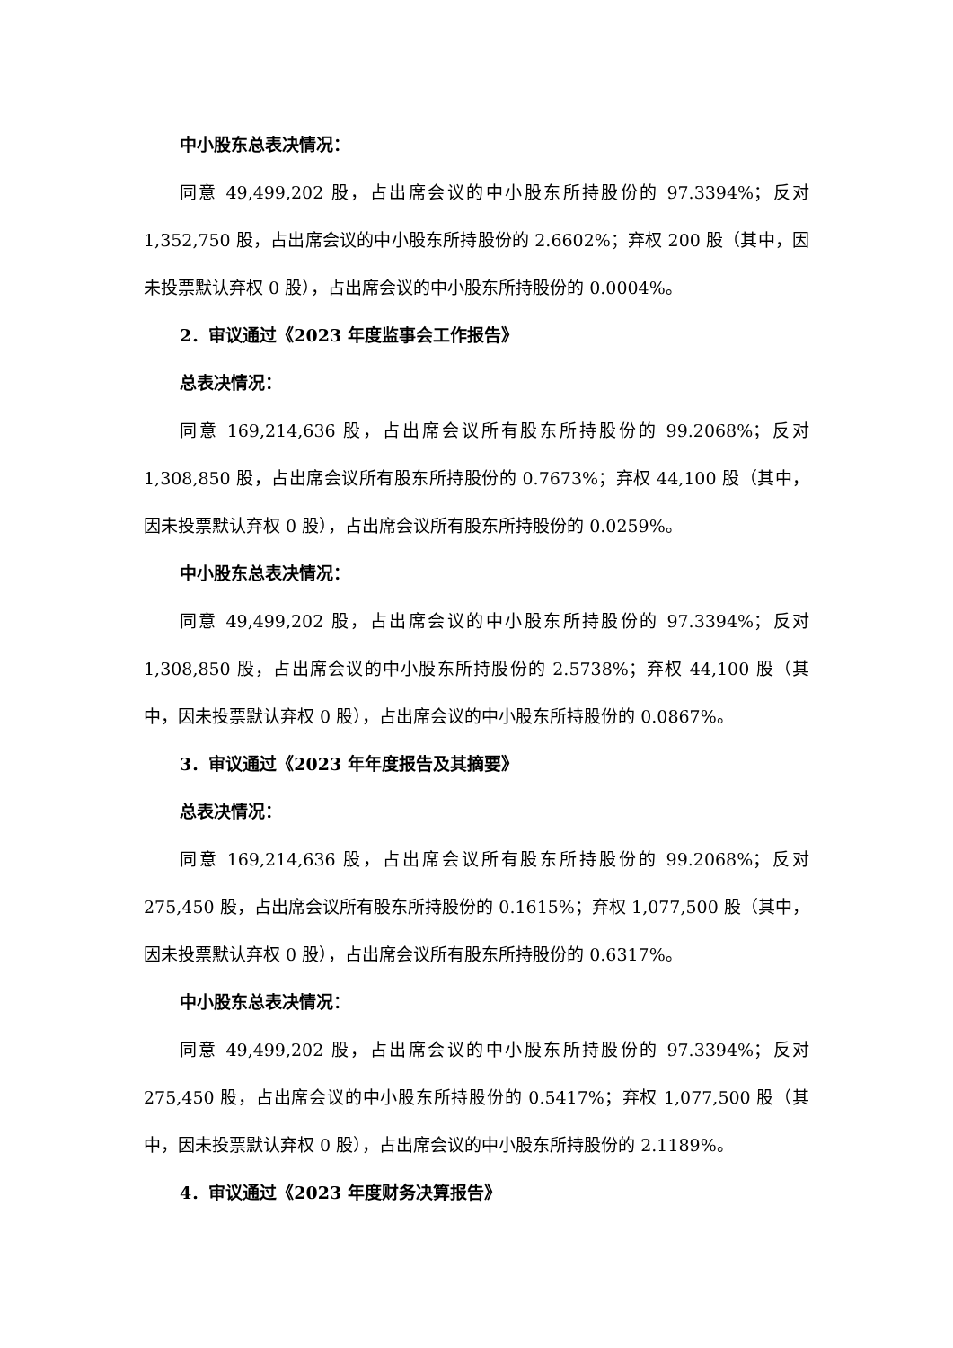中小股东总表决情况：
同意 49,499,202 股，占出席会议的中小股东所持股份的 97.3394%；反对 1,352,750 股，占出席会议的中小股东所持股份的 2.6602%；弃权 200 股（其中，因未投票默认弃权 0 股），占出席会议的中小股东所持股份的 0.0004%。
2．审议通过《2023 年度监事会工作报告》
总表决情况：
同意 169,214,636 股，占出席会议所有股东所持股份的 99.2068%；反对 1,308,850 股，占出席会议所有股东所持股份的 0.7673%；弃权 44,100 股（其中，因未投票默认弃权 0 股），占出席会议所有股东所持股份的 0.0259%。
中小股东总表决情况：
同意 49,499,202 股，占出席会议的中小股东所持股份的 97.3394%；反对 1,308,850 股，占出席会议的中小股东所持股份的 2.5738%；弃权 44,100 股（其中，因未投票默认弃权 0 股），占出席会议的中小股东所持股份的 0.0867%。
3．审议通过《2023 年年度报告及其摘要》
总表决情况：
同意 169,214,636 股，占出席会议所有股东所持股份的 99.2068%；反对 275,450 股，占出席会议所有股东所持股份的 0.1615%；弃权 1,077,500 股（其中，因未投票默认弃权 0 股），占出席会议所有股东所持股份的 0.6317%。
中小股东总表决情况：
同意 49,499,202 股，占出席会议的中小股东所持股份的 97.3394%；反对 275,450 股，占出席会议的中小股东所持股份的 0.5417%；弃权 1,077,500 股（其中，因未投票默认弃权 0 股），占出席会议的中小股东所持股份的 2.1189%。
4．审议通过《2023 年度财务决算报告》